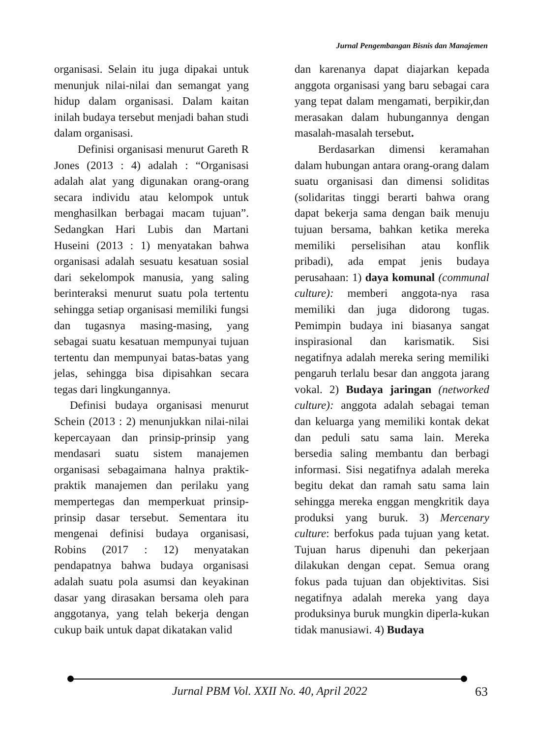Jurnal Pengembangan Bisnis dan Manajemen
organisasi. Selain itu juga dipakai untuk menunjuk nilai-nilai dan semangat yang hidup dalam organisasi. Dalam kaitan inilah budaya tersebut menjadi bahan studi dalam organisasi.
Definisi organisasi menurut Gareth R Jones (2013 : 4) adalah : “Organisasi adalah alat yang digunakan orang-orang secara individu atau kelompok untuk menghasilkan berbagai macam tujuan”. Sedangkan Hari Lubis dan Martani Huseini (2013 : 1) menyatakan bahwa organisasi adalah sesuatu kesatuan sosial dari sekelompok manusia, yang saling berinteraksi menurut suatu pola tertentu sehingga setiap organisasi memiliki fungsi dan tugasnya masing-masing, yang sebagai suatu kesatuan mempunyai tujuan tertentu dan mempunyai batas-batas yang jelas, sehingga bisa dipisahkan secara tegas dari lingkungannya.
Definisi budaya organisasi menurut Schein (2013 : 2) menunjukkan nilai-nilai kepercayaan dan prinsip-prinsip yang mendasari suatu sistem manajemen organisasi sebagaimana halnya praktik-praktik manajemen dan perilaku yang mempertegas dan memperkuat prinsip-prinsip dasar tersebut. Sementara itu mengenai definisi budaya organisasi, Robins (2017 : 12) menyatakan pendapatnya bahwa budaya organisasi adalah suatu pola asumsi dan keyakinan dasar yang dirasakan bersama oleh para anggotanya, yang telah bekerja dengan cukup baik untuk dapat dikatakan valid
dan karenanya dapat diajarkan kepada anggota organisasi yang baru sebagai cara yang tepat dalam mengamati, berpikir,dan merasakan dalam hubungannya dengan masalah-masalah tersebut.
Berdasarkan dimensi keramahan dalam hubungan antara orang-orang dalam suatu organisasi dan dimensi soliditas (solidaritas tinggi berarti bahwa orang dapat bekerja sama dengan baik menuju tujuan bersama, bahkan ketika mereka memiliki perselisihan atau konflik pribadi), ada empat jenis budaya perusahaan: 1) daya komunal (communal culture): memberi anggota-nya rasa memiliki dan juga didorong tugas. Pemimpin budaya ini biasanya sangat inspirasional dan karismatik. Sisi negatifnya adalah mereka sering memiliki pengaruh terlalu besar dan anggota jarang vokal. 2) Budaya jaringan (networked culture): anggota adalah sebagai teman dan keluarga yang memiliki kontak dekat dan peduli satu sama lain. Mereka bersedia saling membantu dan berbagi informasi. Sisi negatifnya adalah mereka begitu dekat dan ramah satu sama lain sehingga mereka enggan mengkritik daya produksi yang buruk. 3) Mercenary culture: berfokus pada tujuan yang ketat. Tujuan harus dipenuhi dan pekerjaan dilakukan dengan cepat. Semua orang fokus pada tujuan dan objektivitas. Sisi negatifnya adalah mereka yang daya produksinya buruk mungkin diperla-kukan tidak manusiawi. 4) Budaya
Jurnal PBM Vol. XXII No. 40, April 2022
63